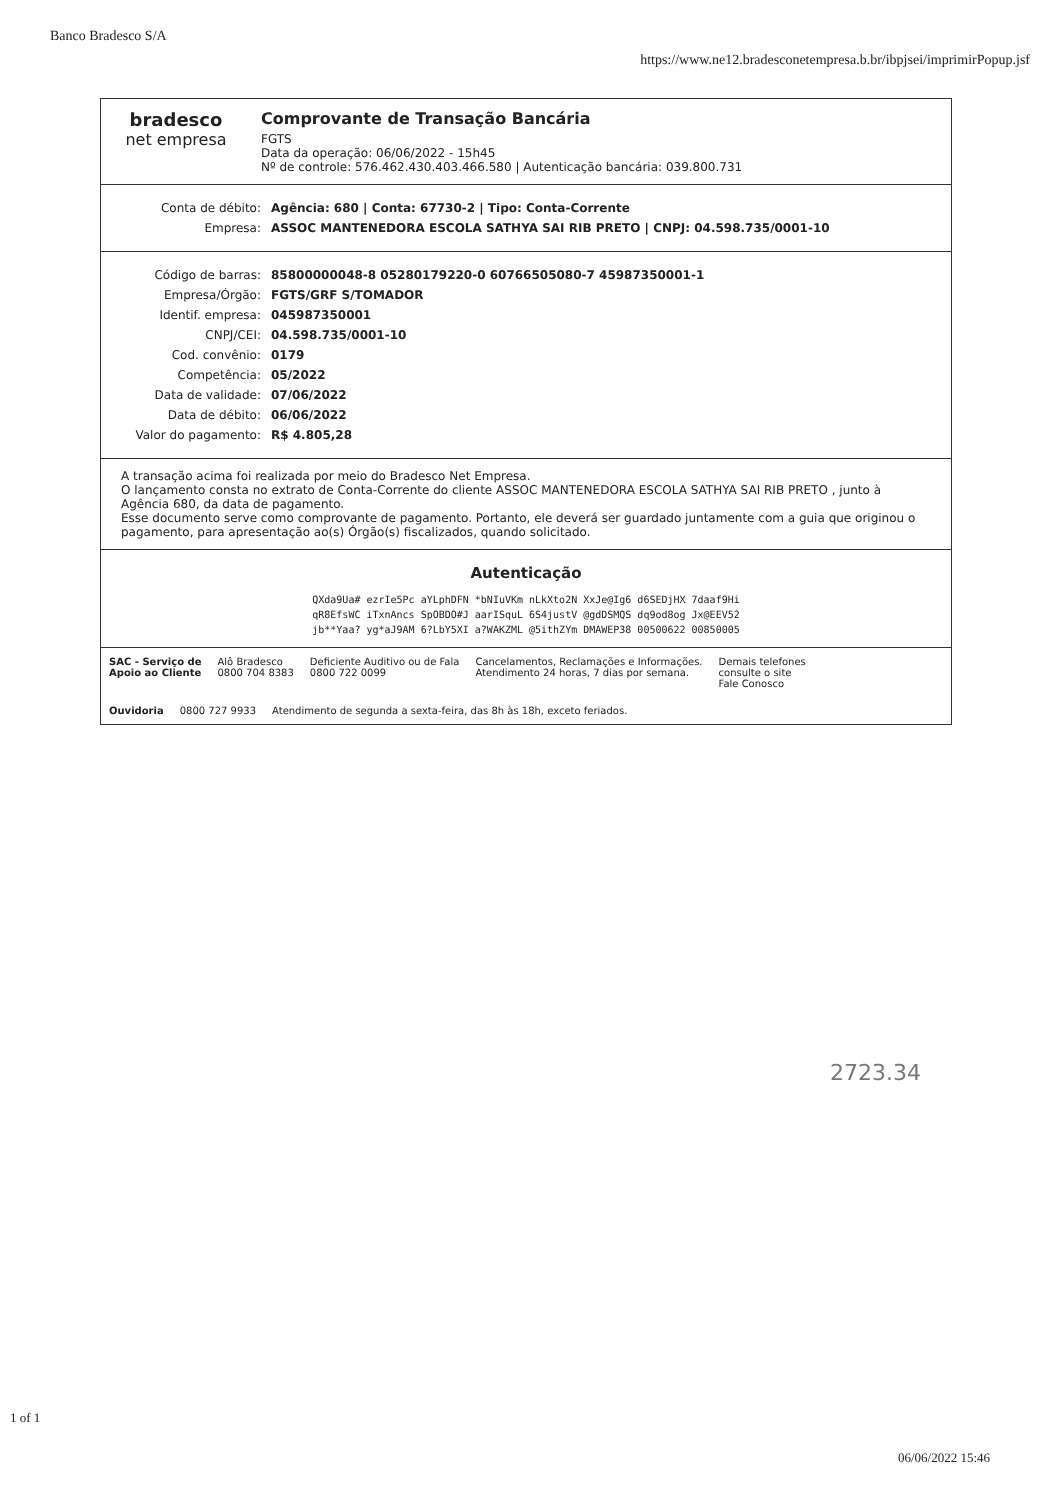Banco Bradesco S/A
https://www.ne12.bradesconetempresa.b.br/ibpjsei/imprimirPopup.jsf
bradesco
net empresa
Comprovante de Transação Bancária
FGTS
Data da operação: 06/06/2022 - 15h45
Nº de controle: 576.462.430.403.466.580 | Autenticação bancária: 039.800.731
Conta de débito: Agência: 680 | Conta: 67730-2 | Tipo: Conta-Corrente
Empresa: ASSOC MANTENEDORA ESCOLA SATHYA SAI RIB PRETO | CNPJ: 04.598.735/0001-10
Código de barras: 85800000048-8 05280179220-0 60766505080-7 45987350001-1
Empresa/Órgão: FGTS/GRF S/TOMADOR
Identif. empresa: 045987350001
CNPJ/CEI: 04.598.735/0001-10
Cod. convênio: 0179
Competência: 05/2022
Data de validade: 07/06/2022
Data de débito: 06/06/2022
Valor do pagamento: R$ 4.805,28
A transação acima foi realizada por meio do Bradesco Net Empresa.
O lançamento consta no extrato de Conta-Corrente do cliente ASSOC MANTENEDORA ESCOLA SATHYA SAI RIB PRETO , junto à Agência 680, da data de pagamento.
Esse documento serve como comprovante de pagamento. Portanto, ele deverá ser guardado juntamente com a guia que originou o pagamento, para apresentação ao(s) Órgão(s) fiscalizados, quando solicitado.
Autenticação
QXda9Ua# ezrIe5Pc aYLphDFN *bNIuVKm nLkXto2N XxJe@Ig6 d6SEDjHX 7daaf9Hi
qR8EfsWC iTxnAncs SpOBDO#J aarISquL 6S4justV @gdDSMQS dq9od8og Jx@EEV52
jb**Yaa? yg*aJ9AM 6?LbY5XI a?WAKZML @5ithZYm DMAWEP38 00500622 00850005
SAC - Serviço de
Apoio ao Cliente
Alô Bradesco
0800 704 8383
Deficiente Auditivo ou de Fala
0800 722 0099
Cancelamentos, Reclamações e Informações.
Atendimento 24 horas, 7 dias por semana.
Demais telefones
consulte o site
Fale Conosco
Ouvidoria 0800 727 9933 Atendimento de segunda a sexta-feira, das 8h às 18h, exceto feriados.
2723.34
1 of 1
06/06/2022 15:46